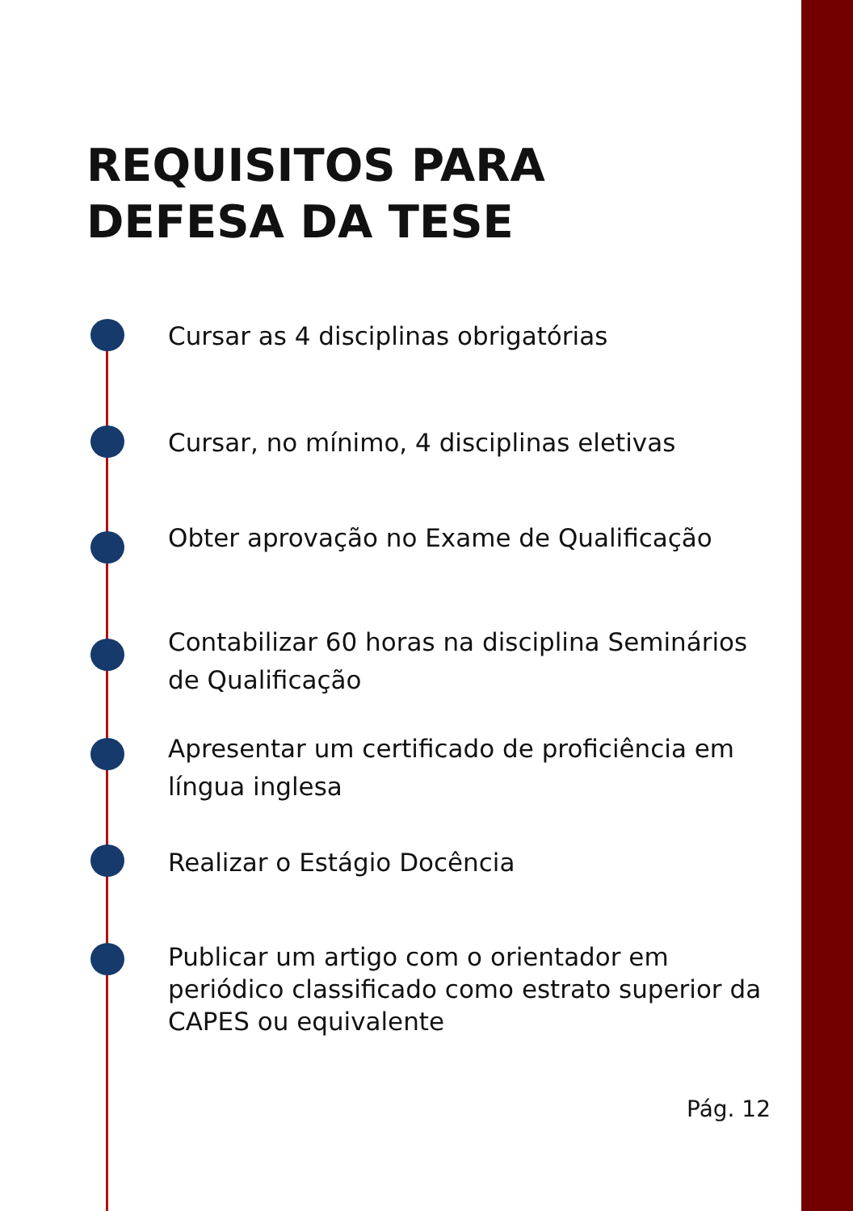REQUISITOS PARA DEFESA DA TESE
Cursar as 4 disciplinas obrigatórias
Cursar, no mínimo, 4 disciplinas eletivas
Obter aprovação no Exame de Qualificação
Contabilizar 60 horas na disciplina Seminários de Qualificação
Apresentar um certificado de proficiência em língua inglesa
Realizar o Estágio Docência
Publicar um artigo com o orientador em periódico classificado como estrato superior da CAPES ou equivalente
Pág. 12